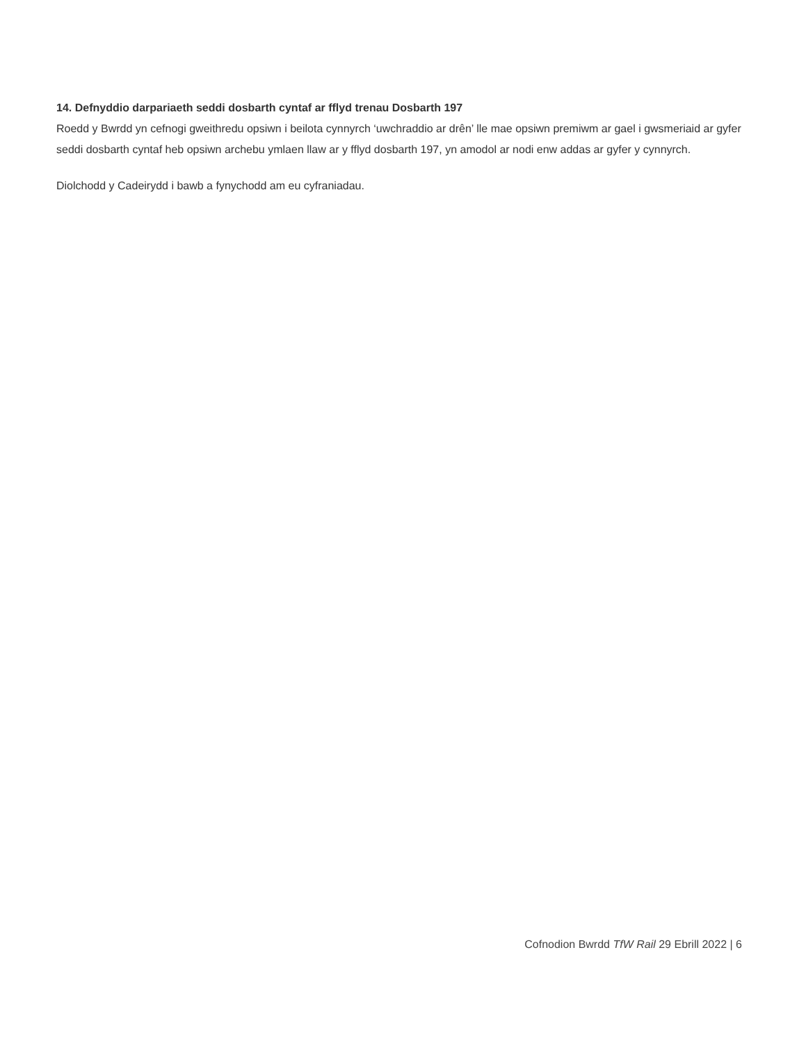14. Defnyddio darpariaeth seddi dosbarth cyntaf ar fflyd trenau Dosbarth 197
Roedd y Bwrdd yn cefnogi gweithredu opsiwn i beilota cynnyrch ‘uwchraddio ar drên’ lle mae opsiwn premiwm ar gael i gwsmeriaid ar gyfer seddi dosbarth cyntaf heb opsiwn archebu ymlaen llaw ar y fflyd dosbarth 197, yn amodol ar nodi enw addas ar gyfer y cynnyrch.
Diolchodd y Cadeirydd i bawb a fynychodd am eu cyfraniadau.
Cofnodion Bwrdd TfW Rail 29 Ebrill 2022 | 6